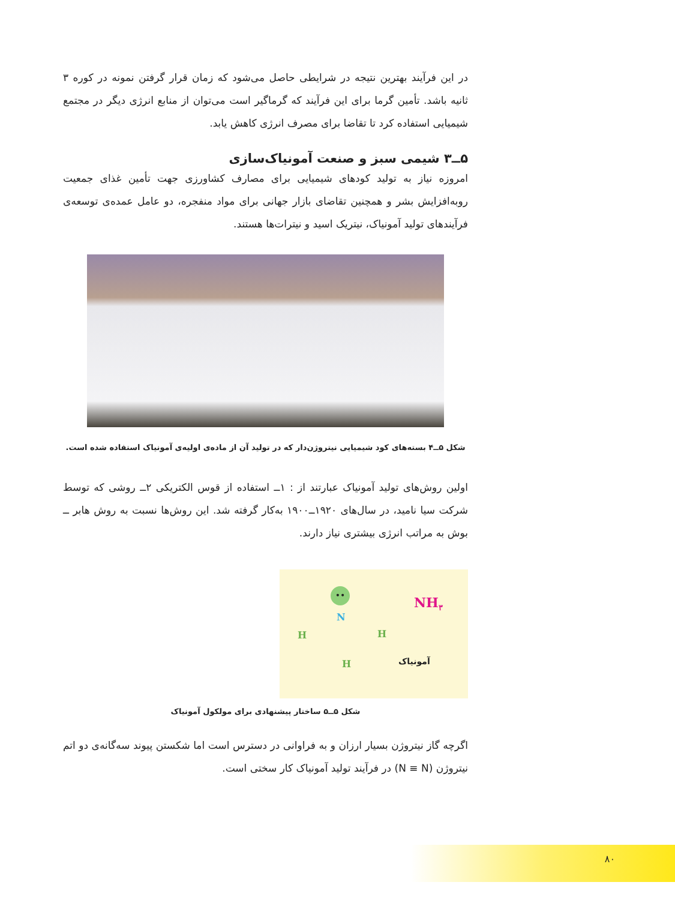در این فرآیند بهترین نتیجه در شرایطی حاصل می‌شود که زمان قرار گرفتن نمونه در کوره ۳ ثانیه باشد. تأمین گرما برای این فرآیند که گرماگیر است می‌توان از منابع انرژی دیگر در مجتمع شیمیایی استفاده کرد تا تقاضا برای مصرف انرژی کاهش یابد.
۵ــ۳ شیمی سبز و صنعت آمونیاک‌سازی
امروزه نیاز به تولید کودهای شیمیایی برای مصارف کشاورزی جهت تأمین غذای جمعیت روبه‌افزایش بشر و همچنین تقاضای بازار جهانی برای مواد منفجره، دو عامل عمده‌ی توسعه‌ی فرآیندهای تولید آمونیاک، نیتریک اسید و نیترات‌ها هستند.
شکل ۵ــ۴ بسته‌های کود شیمیایی نیتروژن‌دار که در تولید آن از ماده‌ی اولیه‌ی آمونیاک استفاده شده است.
اولین روش‌های تولید آمونیاک عبارتند از : ۱ــ استفاده از قوس الکتریکی ۲ــ روشی که توسط شرکت سیا نامید، در سال‌های ۱۹۲۰ــ۱۹۰۰ به‌کار گرفته شد. این روش‌ها نسبت به روش هابر ــ بوش به مراتب انرژی بیشتری نیاز دارند.
••
N
H H
H
NH<sub>۳</sub>
آمونیاک
شکل ۵ــ۵ ساختار پیشنهادی برای مولکول آمونیاک
اگرچه گاز نیتروژن بسیار ارزان و به فراوانی در دسترس است اما شکستن پیوند سه‌گانه‌ی دو اتم نیتروژن (N ≡ N) در فرآیند تولید آمونیاک کار سختی است.
۸۰